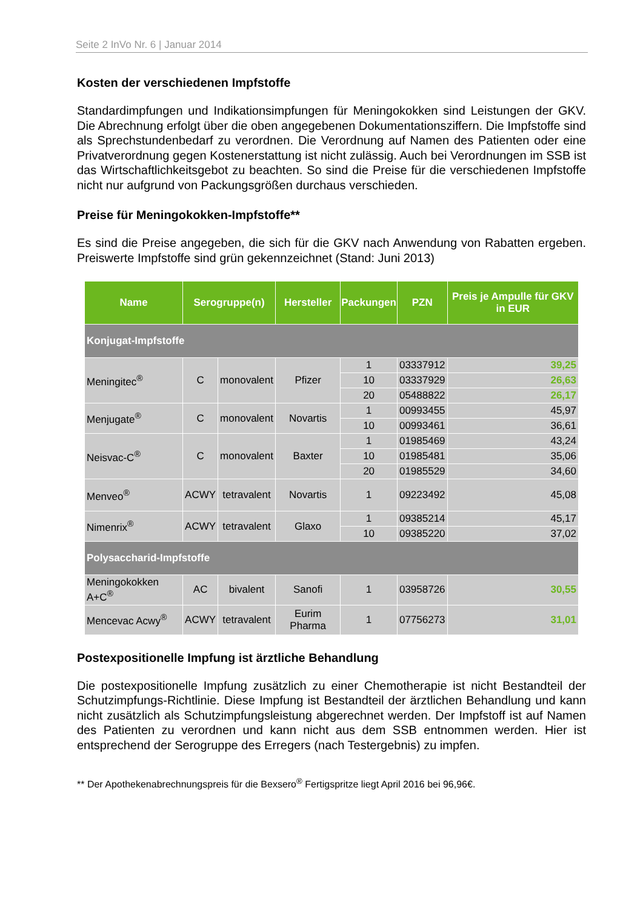Seite 2 InVo Nr. 6 | Januar 2014
Kosten der verschiedenen Impfstoffe
Standardimpfungen und Indikationsimpfungen für Meningokokken sind Leistungen der GKV. Die Abrechnung erfolgt über die oben angegebenen Dokumentationsziffern. Die Impfstoffe sind als Sprechstundenbedarf zu verordnen. Die Verordnung auf Namen des Patienten oder eine Privatverordnung gegen Kostenerstattung ist nicht zulässig. Auch bei Verordnungen im SSB ist das Wirtschaftlichkeitsgebot zu beachten. So sind die Preise für die verschiedenen Impfstoffe nicht nur aufgrund von Packungsgrößen durchaus verschieden.
Preise für Meningokokken-Impfstoffe**
Es sind die Preise angegeben, die sich für die GKV nach Anwendung von Rabatten ergeben. Preiswerte Impfstoffe sind grün gekennzeichnet (Stand: Juni 2013)
| Name | Serogruppe(n) | | Hersteller | Packungen | PZN | Preis je Ampulle für GKV in EUR |
| --- | --- | --- | --- | --- | --- | --- |
| Konjugat-Impfstoffe | | | | | | |
| Meningitec<sup>®</sup> | C | monovalent | Pfizer | 1 | 03337912 | 39,25 |
| | | | | 10 | 03337929 | 26,63 |
| | | | | 20 | 05488822 | 26,17 |
| Menjugate<sup>®</sup> | C | monovalent | Novartis | 1 | 00993455 | 45,97 |
| | | | | 10 | 00993461 | 36,61 |
| Neisvac-C<sup>®</sup> | C | monovalent | Baxter | 1 | 01985469 | 43,24 |
| | | | | 10 | 01985481 | 35,06 |
| | | | | 20 | 01985529 | 34,60 |
| Menveo<sup>®</sup> | ACWY | tetravalent | Novartis | 1 | 09223492 | 45,08 |
| Nimenrix<sup>®</sup> | ACWY | tetravalent | Glaxo | 1 | 09385214 | 45,17 |
| | | | | 10 | 09385220 | 37,02 |
| Polysaccharid-Impfstoffe | | | | | | |
| Meningokokken A+C<sup>®</sup> | AC | bivalent | Sanofi | 1 | 03958726 | 30,55 |
| Mencevac Acwy<sup>®</sup> | ACWY | tetravalent | Eurim Pharma | 1 | 07756273 | 31,01 |
Postexpositionelle Impfung ist ärztliche Behandlung
Die postexpositionelle Impfung zusätzlich zu einer Chemotherapie ist nicht Bestandteil der Schutzimpfungs-Richtlinie. Diese Impfung ist Bestandteil der ärztlichen Behandlung und kann nicht zusätzlich als Schutzimpfungsleistung abgerechnet werden. Der Impfstoff ist auf Namen des Patienten zu verordnen und kann nicht aus dem SSB entnommen werden. Hier ist entsprechend der Serogruppe des Erregers (nach Testergebnis) zu impfen.
** Der Apothekenabrechnungspreis für die Bexsero<sup>®</sup> Fertigspritze liegt April 2016 bei 96,96€.